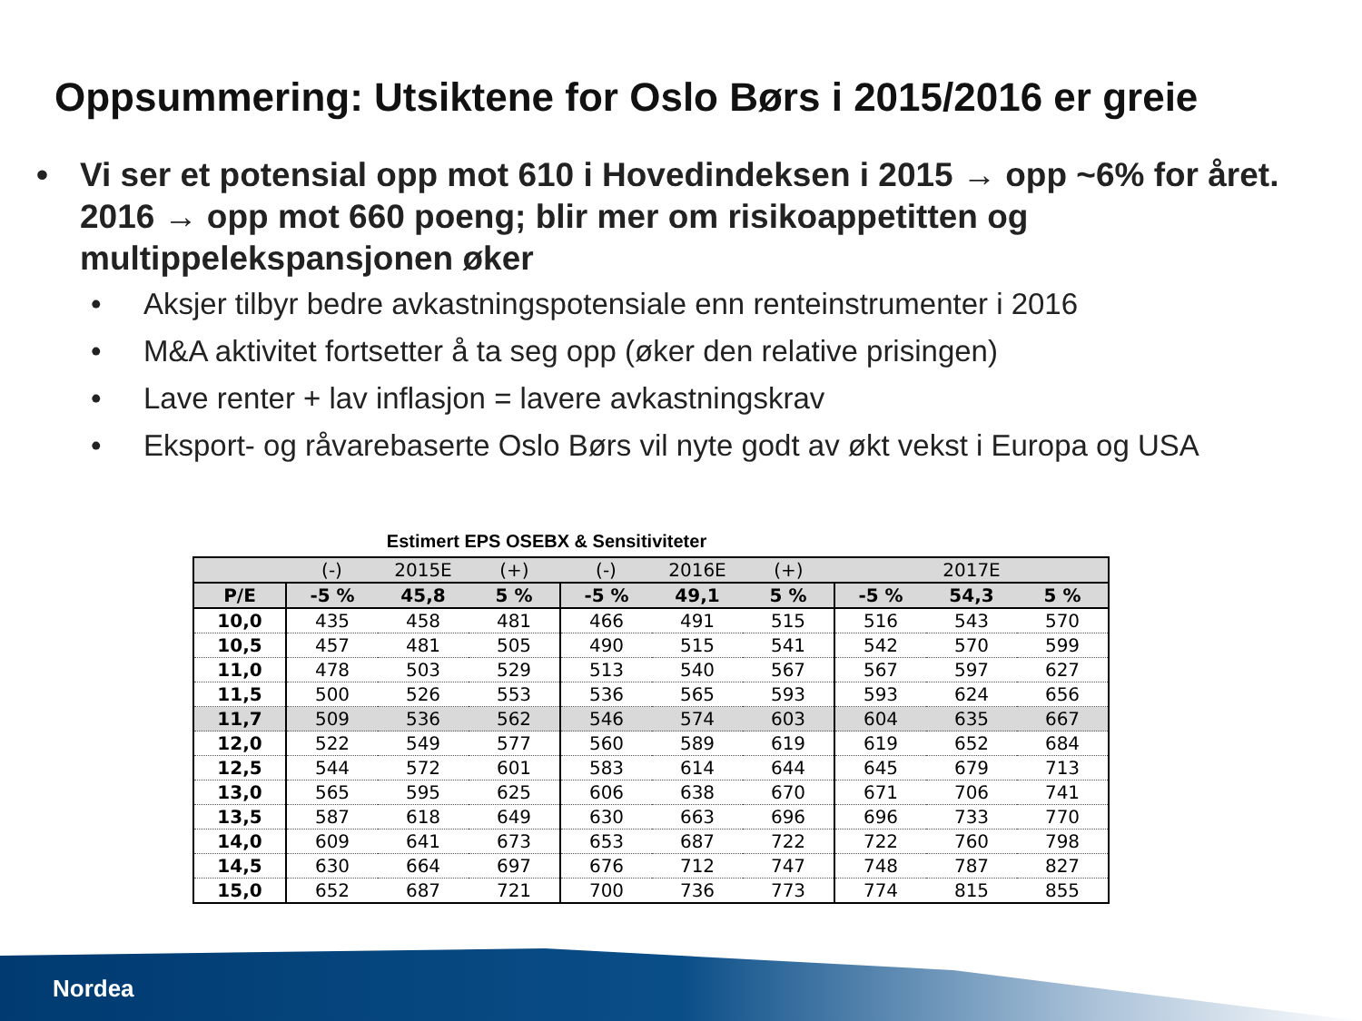Oppsummering: Utsiktene for Oslo Børs i 2015/2016 er greie
• Vi ser et potensial opp mot 610 i Hovedindeksen i 2015 → opp ~6% for året. 2016 → opp mot 660 poeng; blir mer om risikoappetitten og multippelekspansjonen øker
• Aksjer tilbyr bedre avkastningspotensiale enn renteinstrumenter i 2016
• M&A aktivitet fortsetter å ta seg opp (øker den relative prisingen)
• Lave renter + lav inflasjon = lavere avkastningskrav
• Eksport- og råvarebaserte Oslo Børs vil nyte godt av økt vekst i Europa og USA
Estimert EPS OSEBX & Sensitiviteter
| | (-) | 2015E | (+) | (-) | 2016E | (+) | | 2017E | |
| --- | --- | --- | --- | --- | --- | --- | --- | --- | --- |
| P/E | -5 % | 45,8 | 5 % | -5 % | 49,1 | 5 % | -5 % | 54,3 | 5 % |
| 10,0 | 435 | 458 | 481 | 466 | 491 | 515 | 516 | 543 | 570 |
| 10,5 | 457 | 481 | 505 | 490 | 515 | 541 | 542 | 570 | 599 |
| 11,0 | 478 | 503 | 529 | 513 | 540 | 567 | 567 | 597 | 627 |
| 11,5 | 500 | 526 | 553 | 536 | 565 | 593 | 593 | 624 | 656 |
| 11,7 | 509 | 536 | 562 | 546 | 574 | 603 | 604 | 635 | 667 |
| 12,0 | 522 | 549 | 577 | 560 | 589 | 619 | 619 | 652 | 684 |
| 12,5 | 544 | 572 | 601 | 583 | 614 | 644 | 645 | 679 | 713 |
| 13,0 | 565 | 595 | 625 | 606 | 638 | 670 | 671 | 706 | 741 |
| 13,5 | 587 | 618 | 649 | 630 | 663 | 696 | 696 | 733 | 770 |
| 14,0 | 609 | 641 | 673 | 653 | 687 | 722 | 722 | 760 | 798 |
| 14,5 | 630 | 664 | 697 | 676 | 712 | 747 | 748 | 787 | 827 |
| 15,0 | 652 | 687 | 721 | 700 | 736 | 773 | 774 | 815 | 855 |
Nordea